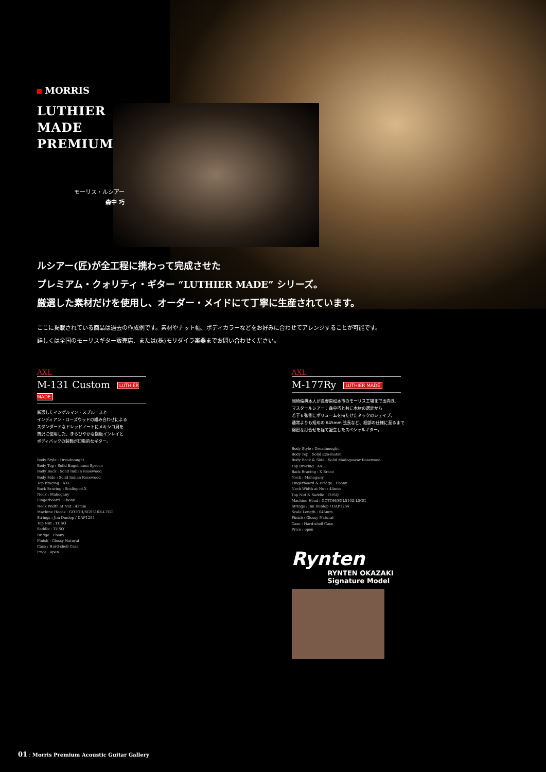MORRIS
LUTHIER
MADE
PREMIUM
モーリス・ルシアー
森中 巧
ルシアー(匠)が全工程に携わって完成させた
プレミアム・クォリティ・ギター “LUTHIER MADE” シリーズ。
厳選した素材だけを使用し、オーダー・メイドにて丁寧に生産されています。
ここに掲載されている商品は過去の作成例です。素材やナット幅、ボディカラーなどをお好みに合わせてアレンジすることが可能です。
詳しくは全国のモーリスギター販売店、または(株)モリダイラ楽器までお問い合わせください。
AXL
M-131 Custom LUTHIER MADE
厳選したインゲルマン・スプルースと
インディアン・ローズウッドの組み合わせによる
スタンダードなドレッドノートにメキシコ貝を
贅沢に使用した、きらびやかな指板インレイと
ボディバックの装飾が印象的なギター。
Body Style : Dreadnought
Body Top : Solid Engelmann Spruce
Body Back : Solid Indian Rosewood
Body Side : Solid Indian Rosewood
Top Bracing : AXL
Back Bracing : Scalloped X
Neck : Mahogany
Fingerboard : Ebony
Neck Width at Nut : 43mm
Machine Heads : GOTOH/SGS510Z-L7GG
Strings : Jim Dunlop / DAP1254
Top Nut : TUSQ
Saddle : TUSQ
Bridge : Ebony
Finish : Glossy Natural
Case : Hard-shell Case
Price : open
AXL
M-177Ry LUTHIER MADE
岡崎倫典本人が長野県松本市のモーリス工場まで出向き、
マスタールシアー：森中巧と共に木材の選定から
若干６弦側にボリュームを持たせたネックのシェイプ、
通常よりも短めの 645mm 弦長など、細部の仕様に至るまで
綿密な打合せを経て誕生したスペシャルギター。
Body Style : Dreadnought
Body Top : Solid Ezo-matsu
Body Back & Side : Solid Madagascar Rosewood
Top Bracing : AXL
Back Bracing : X Brace
Neck : Mahogany
Fingerboard & Bridge : Ebony
Neck Width at Nut : 44mm
Top Nut & Saddle : TUSQ
Machine Head : GOTOH/SGL510Z-L5GG
Strings : Jim Dunlop / DAP1254
Scale Length : 645mm
Finish : Glossy Natural
Case : Hard-shell Case
Price : open
Rynten
RYNTEN OKAZAKI
Signature Model
01 : Morris Premium Acoustic Guitar Gallery